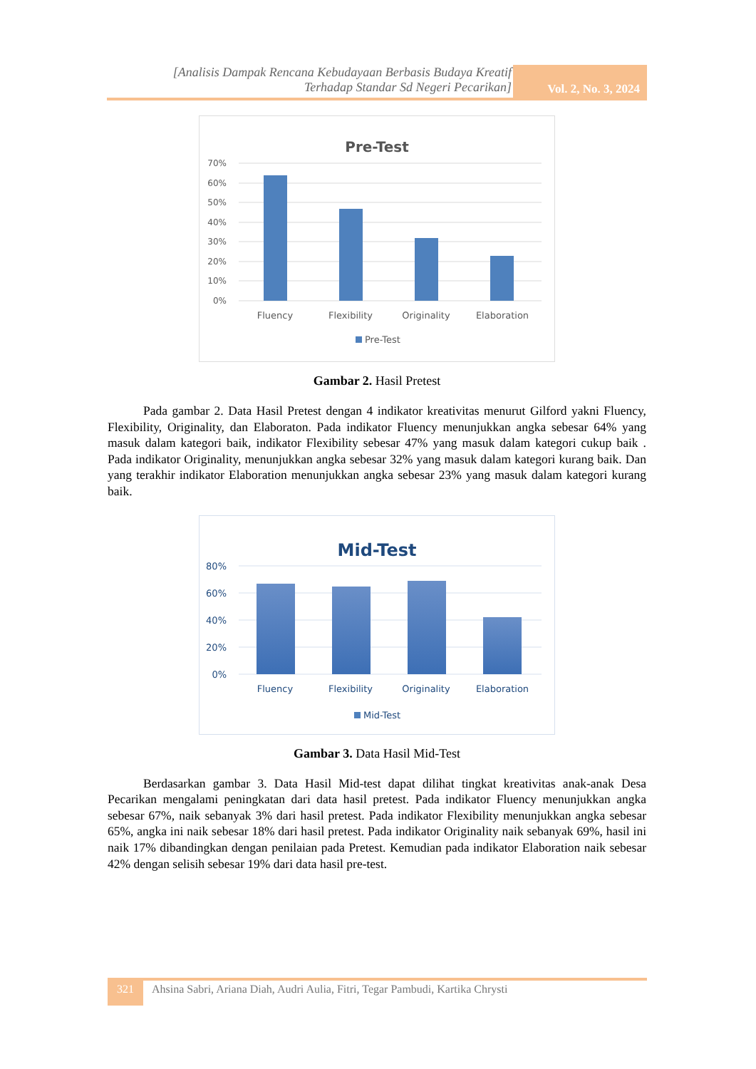[Analisis Dampak Rencana Kebudayaan Berbasis Budaya Kreatif
Terhadap Standar Sd Negeri Pecarikan]
Vol. 2, No. 3, 2024
Pre-Test
70%
60%
50%
40%
30%
20%
10%
0%
Fluency
Flexibility
Originality
Elaboration
Pre-Test
Gambar 2. Hasil Pretest
Pada gambar 2. Data Hasil Pretest dengan 4 indikator kreativitas menurut Gilford yakni Fluency, Flexibility, Originality, dan Elaboraton. Pada indikator Fluency menunjukkan angka sebesar 64% yang masuk dalam kategori baik, indikator Flexibility sebesar 47% yang masuk dalam kategori cukup baik . Pada indikator Originality, menunjukkan angka sebesar 32% yang masuk dalam kategori kurang baik. Dan yang terakhir indikator Elaboration menunjukkan angka sebesar 23% yang masuk dalam kategori kurang baik.
Mid-Test
80%
60%
40%
20%
0%
Fluency
Flexibility
Originality
Elaboration
Mid-Test
Gambar 3. Data Hasil Mid-Test
Berdasarkan gambar 3. Data Hasil Mid-test dapat dilihat tingkat kreativitas anak-anak Desa Pecarikan mengalami peningkatan dari data hasil pretest. Pada indikator Fluency menunjukkan angka sebesar 67%, naik sebanyak 3% dari hasil pretest. Pada indikator Flexibility menunjukkan angka sebesar 65%, angka ini naik sebesar 18% dari hasil pretest. Pada indikator Originality naik sebanyak 69%, hasil ini naik 17% dibandingkan dengan penilaian pada Pretest. Kemudian pada indikator Elaboration naik sebesar 42% dengan selisih sebesar 19% dari data hasil pre-test.
321 Ahsina Sabri, Ariana Diah, Audri Aulia, Fitri, Tegar Pambudi, Kartika Chrysti